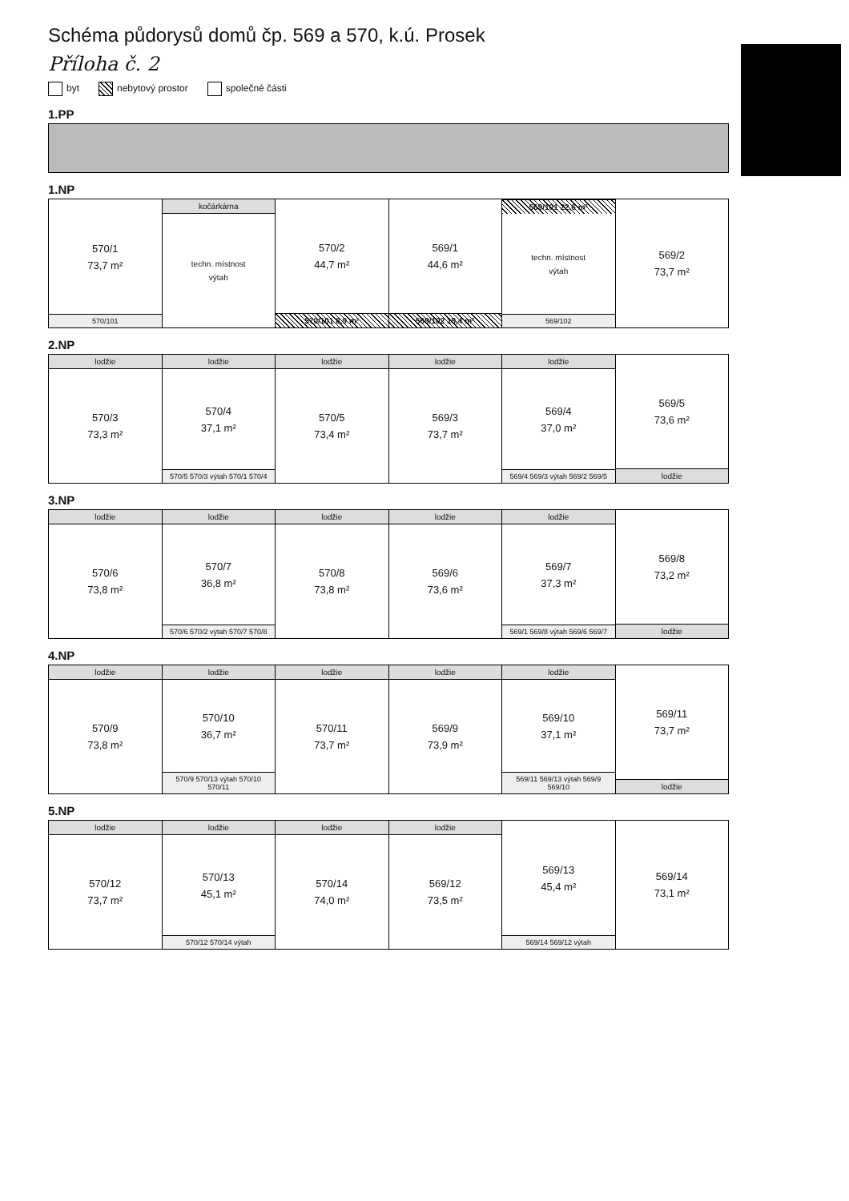Schéma půdorysů domů čp. 569 a 570, k.ú. Prosek
Příloha č. 2
byt nebytový prostor společné části
1.PP
1.NP
570/1
73,7 m²
570/101
kočárkárna
techn. místnost
výtah
570/2
44,7 m²
570/101 8,9 m²
569/1
44,6 m²
569/102 18,4 m²
569/101 22,6 m²
techn. místnost
výtah
569/102
569/2
73,7 m²
2.NP
lodžie
570/3
73,3 m²
lodžie
570/4
37,1 m²
570/5 570/3 výtah 570/1 570/4
lodžie
570/5
73,4 m²
lodžie
569/3
73,7 m²
lodžie
569/4
37,0 m²
569/4 569/3 výtah 569/2 569/5
569/5
73,6 m²
lodžie
3.NP
lodžie
570/6
73,8 m²
lodžie
570/7
36,8 m²
570/6 570/2 výtah 570/7 570/8
lodžie
570/8
73,8 m²
lodžie
569/6
73,6 m²
lodžie
569/7
37,3 m²
569/1 569/8 výtah 569/6 569/7
569/8
73,2 m²
lodžie
4.NP
lodžie
570/9
73,8 m²
lodžie
570/10
36,7 m²
570/9 570/13 výtah 570/10 570/11
lodžie
570/11
73,7 m²
lodžie
569/9
73,9 m²
lodžie
569/10
37,1 m²
569/11 569/13 výtah 569/9 569/10
569/11
73,7 m²
lodžie
5.NP
lodžie
570/12
73,7 m²
lodžie
570/13
45,1 m²
570/12 570/14 výtah
lodžie
570/14
74,0 m²
lodžie
569/12
73,5 m²
569/13
45,4 m²
569/14 569/12 výtah
569/14
73,1 m²